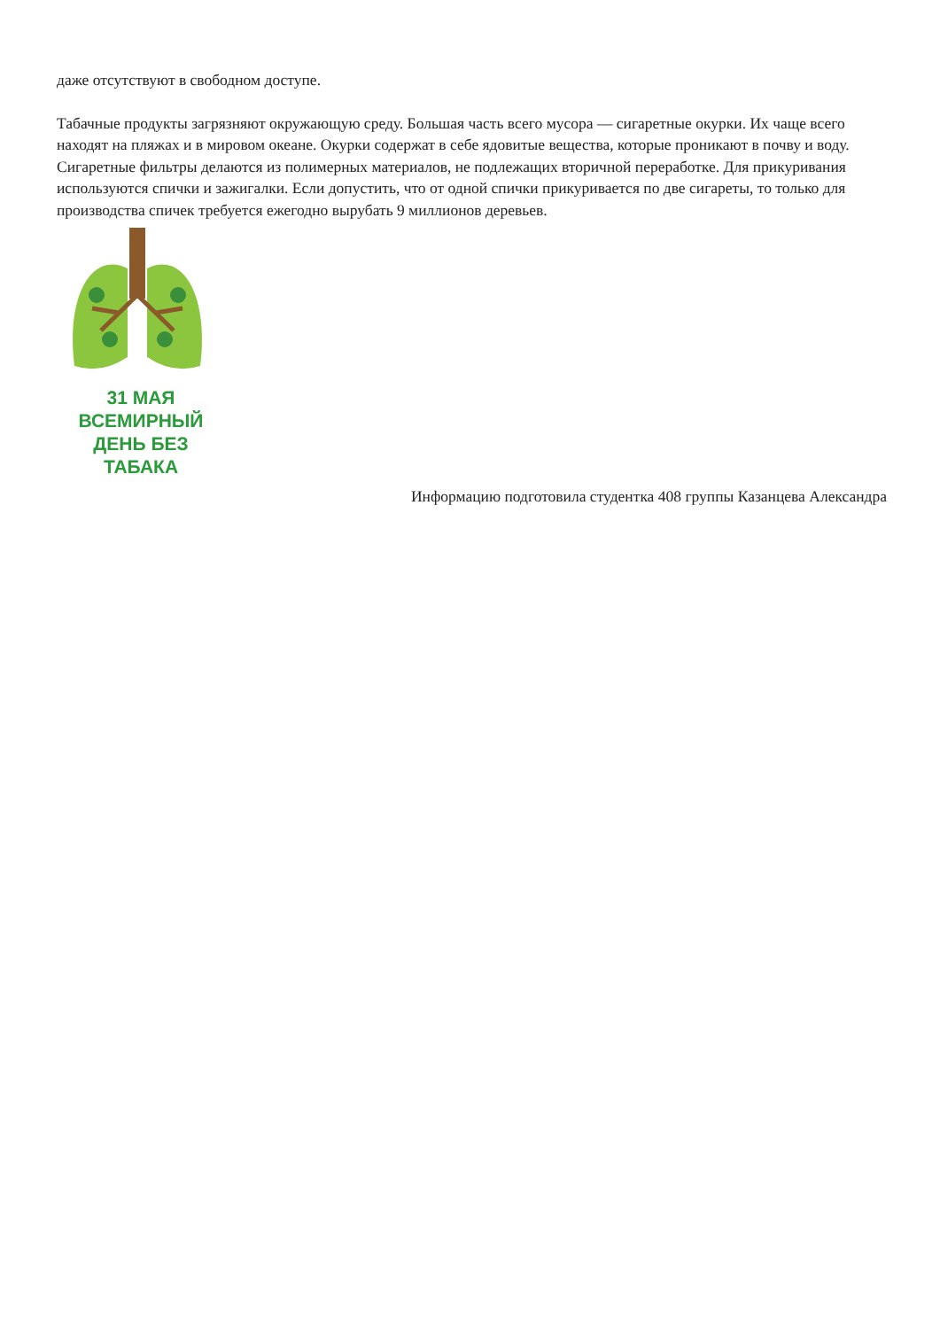даже отсутствуют в свободном доступе.
Табачные продукты загрязняют окружающую среду. Большая часть всего мусора — сигаретные окурки. Их чаще всего находят на пляжах и в мировом океане. Окурки содержат в себе ядовитые вещества, которые проникают в почву и воду. Сигаретные фильтры делаются из полимерных материалов, не подлежащих вторичной переработке. Для прикуривания используются спички и зажигалки. Если допустить, что от одной спички прикуривается по две сигареты, то только для производства спичек требуется ежегодно вырубать 9 миллионов деревьев.
31 МАЯ
ВСЕМИРНЫЙ
ДЕНЬ БЕЗ ТАБАКА
Информацию подготовила студентка 408 группы Казанцева Александра